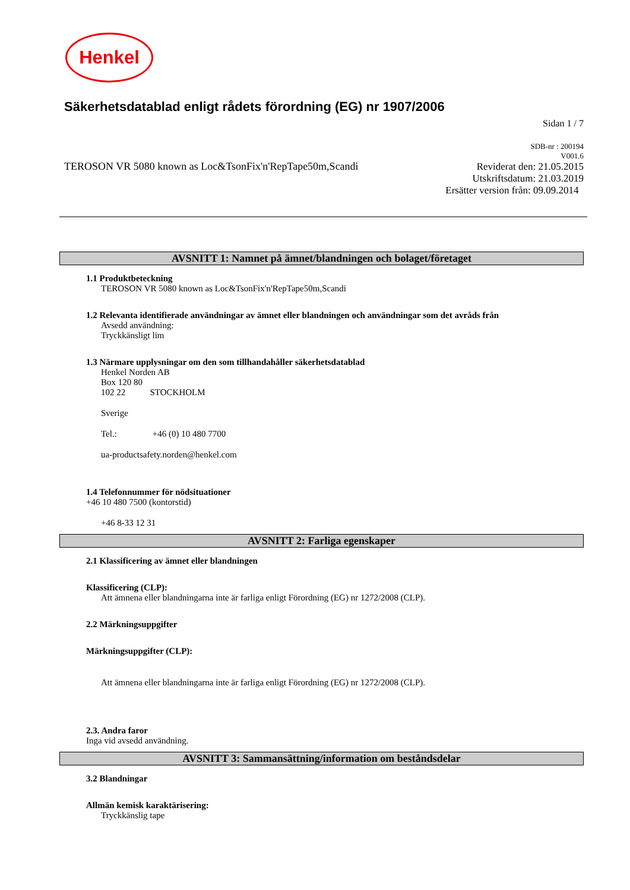Henkel
Säkerhetsdatablad enligt rådets förordning (EG) nr 1907/2006
Sidan 1 / 7
TEROSON VR 5080 known as Loc&TsonFix'n'RepTape50m,Scandi
SDB-nr : 200194
V001.6
Reviderat den: 21.05.2015
Utskriftsdatum: 21.03.2019
Ersätter version från: 09.09.2014
AVSNITT 1: Namnet på ämnet/blandningen och bolaget/företaget
1.1 Produktbeteckning
TEROSON VR 5080 known as Loc&TsonFix'n'RepTape50m,Scandi
1.2 Relevanta identifierade användningar av ämnet eller blandningen och användningar som det avråds från
Avsedd användning:
Tryckkänsligt lim
1.3 Närmare upplysningar om den som tillhandahåller säkerhetsdatablad
Henkel Norden AB
Box 120 80
102 22 STOCKHOLM
Sverige
Tel.: +46 (0) 10 480 7700
ua-productsafety.norden@henkel.com
1.4 Telefonnummer för nödsituationer
+46 10 480 7500 (kontorstid)
+46 8-33 12 31
AVSNITT 2: Farliga egenskaper
2.1 Klassificering av ämnet eller blandningen
Klassificering (CLP):
Att ämnena eller blandningarna inte är farliga enligt Förordning (EG) nr 1272/2008 (CLP).
2.2 Märkningsuppgifter
Märkningsuppgifter (CLP):
Att ämnena eller blandningarna inte är farliga enligt Förordning (EG) nr 1272/2008 (CLP).
2.3. Andra faror
Inga vid avsedd användning.
AVSNITT 3: Sammansättning/information om beståndsdelar
3.2 Blandningar
Allmän kemisk karaktärisering:
Tryckkänslig tape